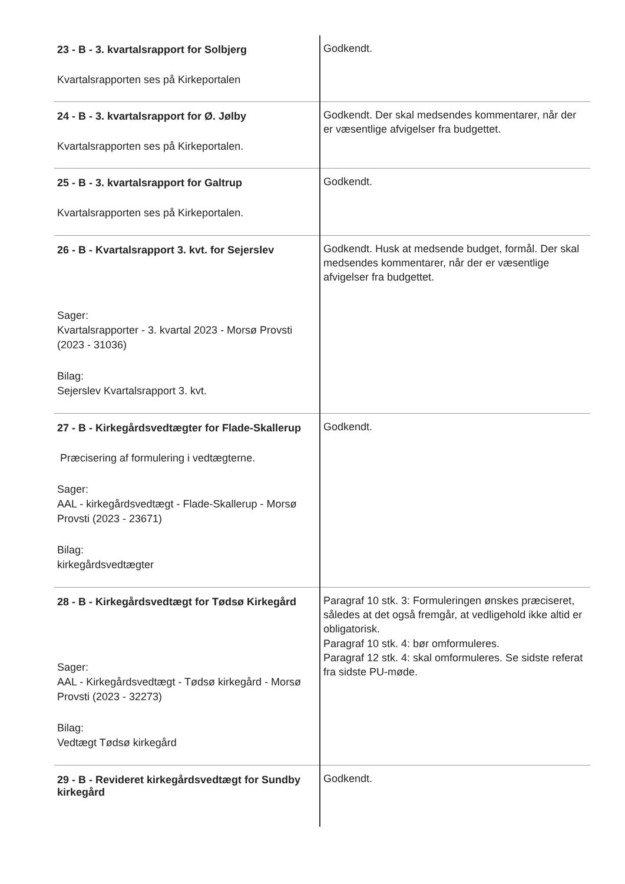| 23 - B - 3. kvartalsrapport for Solbjerg Kvartalsrapporten ses på Kirkeportalen | Godkendt. |
| 24 - B - 3. kvartalsrapport for Ø. Jølby Kvartalsrapporten ses på Kirkeportalen. | Godkendt. Der skal medsendes kommentarer, når der er væsentlige afvigelser fra budgettet. |
| 25 - B - 3. kvartalsrapport for Galtrup Kvartalsrapporten ses på Kirkeportalen. | Godkendt. |
| 26 - B - Kvartalsrapport 3. kvt. for Sejerslev Sager: Kvartalsrapporter - 3. kvartal 2023 - Morsø Provsti (2023 - 31036) Bilag: Sejerslev Kvartalsrapport 3. kvt. | Godkendt. Husk at medsende budget, formål. Der skal medsendes kommentarer, når der er væsentlige afvigelser fra budgettet. |
| 27 - B - Kirkegårdsvedtægter for Flade-Skallerup Præcisering af formulering i vedtægterne. Sager: AAL - kirkegårdsvedtægt - Flade-Skallerup - Morsø Provsti (2023 - 23671) Bilag: kirkegårdsvedtægter | Godkendt. |
| 28 - B - Kirkegårdsvedtægt for Tødsø Kirkegård Sager: AAL - Kirkegårdsvedtægt - Tødsø kirkegård - Morsø Provsti (2023 - 32273) Bilag: Vedtægt Tødsø kirkegård | Paragraf 10 stk. 3: Formuleringen ønskes præciseret, således at det også fremgår, at vedligehold ikke altid er obligatorisk. Paragraf 10 stk. 4: bør omformuleres. Paragraf 12 stk. 4: skal omformuleres. Se sidste referat fra sidste PU-møde. |
| 29 - B - Revideret kirkegårdsvedtægt for Sundby kirkegård | Godkendt. |